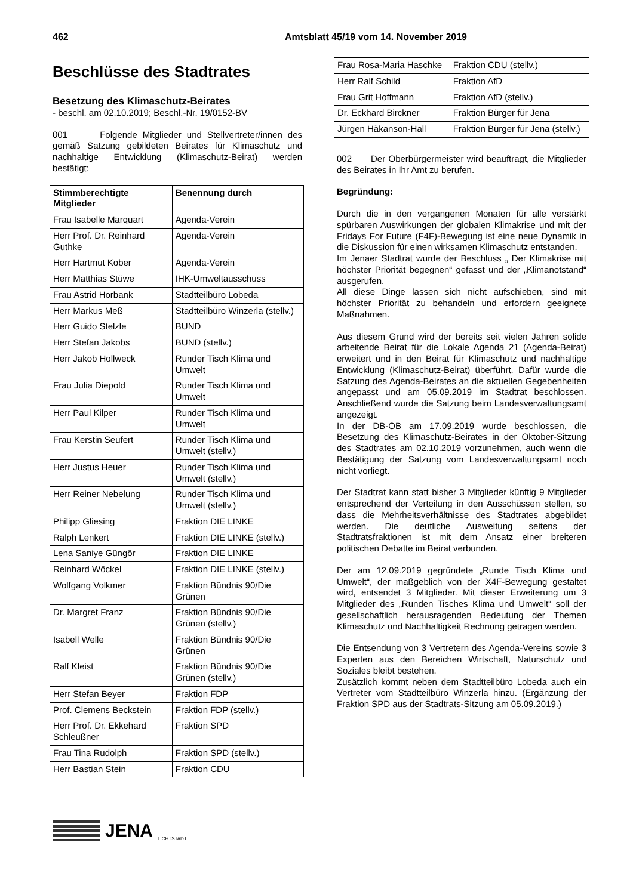462 Amtsblatt 45/19 vom 14. November 2019
Beschlüsse des Stadtrates
Besetzung des Klimaschutz-Beirates
- beschl. am 02.10.2019; Beschl.-Nr. 19/0152-BV
001 Folgende Mitglieder und Stellvertreter/innen des gemäß Satzung gebildeten Beirates für Klimaschutz und nachhaltige Entwicklung (Klimaschutz-Beirat) werden bestätigt:
| Stimmberechtigte Mitglieder | Benennung durch |
| --- | --- |
| Frau Isabelle Marquart | Agenda-Verein |
| Herr Prof. Dr. Reinhard Guthke | Agenda-Verein |
| Herr Hartmut Kober | Agenda-Verein |
| Herr Matthias Stüwe | IHK-Umweltausschuss |
| Frau Astrid Horbank | Stadtteilbüro Lobeda |
| Herr Markus Meß | Stadtteilbüro Winzerla (stellv.) |
| Herr Guido Stelzle | BUND |
| Herr Stefan Jakobs | BUND (stellv.) |
| Herr Jakob Hollweck | Runder Tisch Klima und Umwelt |
| Frau Julia Diepold | Runder Tisch Klima und Umwelt |
| Herr Paul Kilper | Runder Tisch Klima und Umwelt |
| Frau Kerstin Seufert | Runder Tisch Klima und Umwelt (stellv.) |
| Herr Justus Heuer | Runder Tisch Klima und Umwelt (stellv.) |
| Herr Reiner Nebelung | Runder Tisch Klima und Umwelt (stellv.) |
| Philipp Gliesing | Fraktion DIE LINKE |
| Ralph Lenkert | Fraktion DIE LINKE (stellv.) |
| Lena Saniye Güngör | Fraktion DIE LINKE |
| Reinhard Wöckel | Fraktion DIE LINKE (stellv.) |
| Wolfgang Volkmer | Fraktion Bündnis 90/Die Grünen |
| Dr. Margret Franz | Fraktion Bündnis 90/Die Grünen (stellv.) |
| Isabell Welle | Fraktion Bündnis 90/Die Grünen |
| Ralf Kleist | Fraktion Bündnis 90/Die Grünen (stellv.) |
| Herr Stefan Beyer | Fraktion FDP |
| Prof. Clemens Beckstein | Fraktion FDP (stellv.) |
| Herr Prof. Dr. Ekkehard Schleußner | Fraktion SPD |
| Frau Tina Rudolph | Fraktion SPD (stellv.) |
| Herr Bastian Stein | Fraktion CDU |
JENA LICHTSTADT.
| Frau Rosa-Maria Haschke | Fraktion CDU (stellv.) |
| Herr Ralf Schild | Fraktion AfD |
| Frau Grit Hoffmann | Fraktion AfD (stellv.) |
| Dr. Eckhard Birckner | Fraktion Bürger für Jena |
| Jürgen Häkanson-Hall | Fraktion Bürger für Jena (stellv.) |
002 Der Oberbürgermeister wird beauftragt, die Mitglieder des Beirates in Ihr Amt zu berufen.
Begründung:
Durch die in den vergangenen Monaten für alle verstärkt spürbaren Auswirkungen der globalen Klimakrise und mit der Fridays For Future (F4F)-Bewegung ist eine neue Dynamik in die Diskussion für einen wirksamen Klimaschutz entstanden.
Im Jenaer Stadtrat wurde der Beschluss „ Der Klimakrise mit höchster Priorität begegnen“ gefasst und der „Klimanotstand“ ausgerufen.
All diese Dinge lassen sich nicht aufschieben, sind mit höchster Priorität zu behandeln und erfordern geeignete Maßnahmen.
Aus diesem Grund wird der bereits seit vielen Jahren solide arbeitende Beirat für die Lokale Agenda 21 (Agenda-Beirat) erweitert und in den Beirat für Klimaschutz und nachhaltige Entwicklung (Klimaschutz-Beirat) überführt. Dafür wurde die Satzung des Agenda-Beirates an die aktuellen Gegebenheiten angepasst und am 05.09.2019 im Stadtrat beschlossen. Anschließend wurde die Satzung beim Landesverwaltungsamt angezeigt.
In der DB-OB am 17.09.2019 wurde beschlossen, die Besetzung des Klimaschutz-Beirates in der Oktober-Sitzung des Stadtrates am 02.10.2019 vorzunehmen, auch wenn die Bestätigung der Satzung vom Landesverwaltungsamt noch nicht vorliegt.
Der Stadtrat kann statt bisher 3 Mitglieder künftig 9 Mitglieder entsprechend der Verteilung in den Ausschüssen stellen, so dass die Mehrheitsverhältnisse des Stadtrates abgebildet werden. Die deutliche Ausweitung seitens der Stadtratsfraktionen ist mit dem Ansatz einer breiteren politischen Debatte im Beirat verbunden.
Der am 12.09.2019 gegründete „Runde Tisch Klima und Umwelt“, der maßgeblich von der X4F-Bewegung gestaltet wird, entsendet 3 Mitglieder. Mit dieser Erweiterung um 3 Mitglieder des „Runden Tisches Klima und Umwelt“ soll der gesellschaftlich herausragenden Bedeutung der Themen Klimaschutz und Nachhaltigkeit Rechnung getragen werden.
Die Entsendung von 3 Vertretern des Agenda-Vereins sowie 3 Experten aus den Bereichen Wirtschaft, Naturschutz und Soziales bleibt bestehen.
Zusätzlich kommt neben dem Stadtteilbüro Lobeda auch ein Vertreter vom Stadtteilbüro Winzerla hinzu. (Ergänzung der Fraktion SPD aus der Stadtrats-Sitzung am 05.09.2019.)